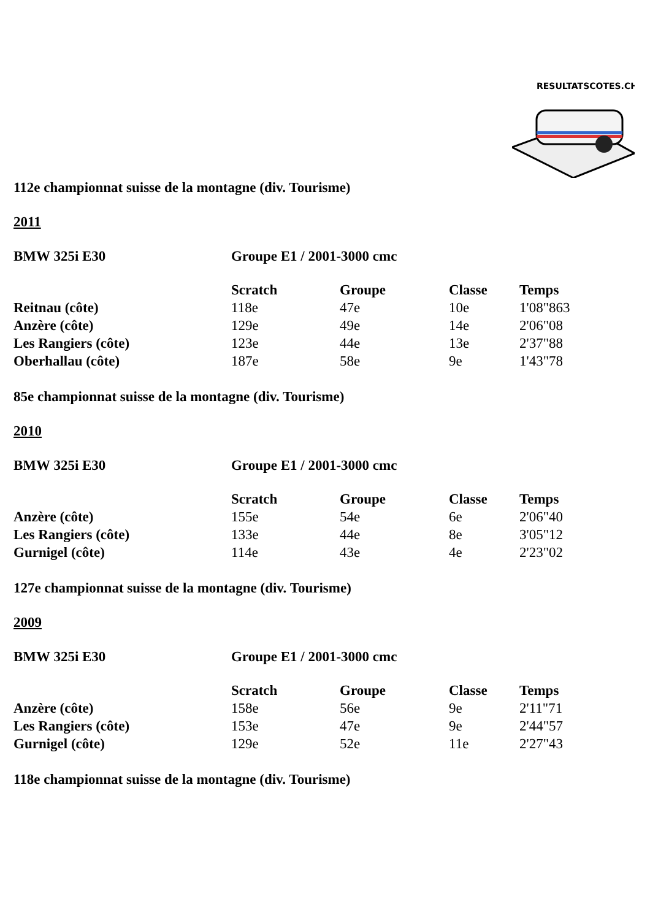RESULTATSCOTES.CH
112e championnat suisse de la montagne (div. Tourisme)
2011
BMW 325i E30 Groupe E1 / 2001-3000 cmc
| | Scratch | Groupe | Classe | Temps |
| --- | --- | --- | --- | --- |
| Reitnau (côte) | 118e | 47e | 10e | 1'08"863 |
| Anzère (côte) | 129e | 49e | 14e | 2'06"08 |
| Les Rangiers (côte) | 123e | 44e | 13e | 2'37"88 |
| Oberhallau (côte) | 187e | 58e | 9e | 1'43"78 |
85e championnat suisse de la montagne (div. Tourisme)
2010
BMW 325i E30 Groupe E1 / 2001-3000 cmc
| | Scratch | Groupe | Classe | Temps |
| --- | --- | --- | --- | --- |
| Anzère (côte) | 155e | 54e | 6e | 2'06"40 |
| Les Rangiers (côte) | 133e | 44e | 8e | 3'05"12 |
| Gurnigel (côte) | 114e | 43e | 4e | 2'23"02 |
127e championnat suisse de la montagne (div. Tourisme)
2009
BMW 325i E30 Groupe E1 / 2001-3000 cmc
| | Scratch | Groupe | Classe | Temps |
| --- | --- | --- | --- | --- |
| Anzère (côte) | 158e | 56e | 9e | 2'11"71 |
| Les Rangiers (côte) | 153e | 47e | 9e | 2'44"57 |
| Gurnigel (côte) | 129e | 52e | 11e | 2'27"43 |
118e championnat suisse de la montagne (div. Tourisme)